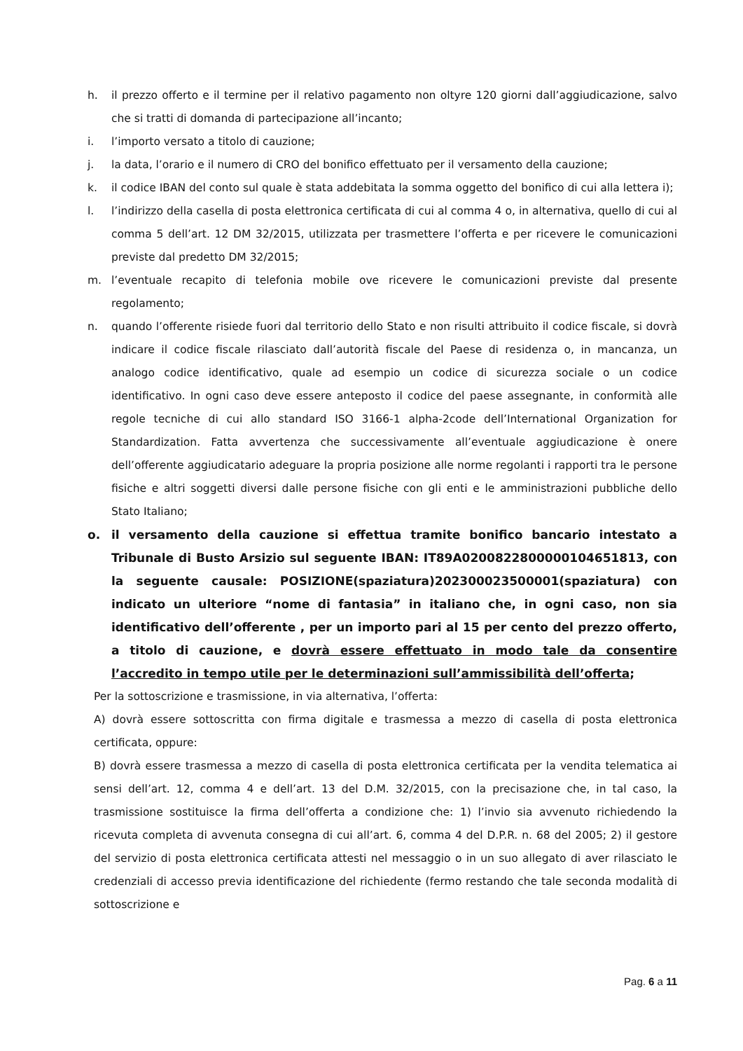h. il prezzo offerto e il termine per il relativo pagamento non oltyre 120 giorni dall’aggiudicazione, salvo che si tratti di domanda di partecipazione all’incanto;
i. l’importo versato a titolo di cauzione;
j. la data, l’orario e il numero di CRO del bonifico effettuato per il versamento della cauzione;
k. il codice IBAN del conto sul quale è stata addebitata la somma oggetto del bonifico di cui alla lettera i);
l. l’indirizzo della casella di posta elettronica certificata di cui al comma 4 o, in alternativa, quello di cui al comma 5 dell’art. 12 DM 32/2015, utilizzata per trasmettere l’offerta e per ricevere le comunicazioni previste dal predetto DM 32/2015;
m. l’eventuale recapito di telefonia mobile ove ricevere le comunicazioni previste dal presente regolamento;
n. quando l’offerente risiede fuori dal territorio dello Stato e non risulti attribuito il codice fiscale, si dovrà indicare il codice fiscale rilasciato dall’autorità fiscale del Paese di residenza o, in mancanza, un analogo codice identificativo, quale ad esempio un codice di sicurezza sociale o un codice identificativo. In ogni caso deve essere anteposto il codice del paese assegnante, in conformità alle regole tecniche di cui allo standard ISO 3166-1 alpha-2code dell’International Organization for Standardization. Fatta avvertenza che successivamente all’eventuale aggiudicazione è onere dell’offerente aggiudicatario adeguare la propria posizione alle norme regolanti i rapporti tra le persone fisiche e altri soggetti diversi dalle persone fisiche con gli enti e le amministrazioni pubbliche dello Stato Italiano;
o. il versamento della cauzione si effettua tramite bonifico bancario intestato a Tribunale di Busto Arsizio sul seguente IBAN: IT89A0200822800000104651813, con la seguente causale: POSIZIONE(spaziatura)202300023500001(spaziatura) con indicato un ulteriore “nome di fantasia” in italiano che, in ogni caso, non sia identificativo dell’offerente , per un importo pari al 15 per cento del prezzo offerto, a titolo di cauzione, e dovrà essere effettuato in modo tale da consentire l’accredito in tempo utile per le determinazioni sull’ammissibilità dell’offerta;
Per la sottoscrizione e trasmissione, in via alternativa, l’offerta:
A) dovrà essere sottoscritta con firma digitale e trasmessa a mezzo di casella di posta elettronica certificata, oppure:
B) dovrà essere trasmessa a mezzo di casella di posta elettronica certificata per la vendita telematica ai sensi dell’art. 12, comma 4 e dell’art. 13 del D.M. 32/2015, con la precisazione che, in tal caso, la trasmissione sostituisce la firma dell’offerta a condizione che: 1) l’invio sia avvenuto richiedendo la ricevuta completa di avvenuta consegna di cui all’art. 6, comma 4 del D.P.R. n. 68 del 2005; 2) il gestore del servizio di posta elettronica certificata attesti nel messaggio o in un suo allegato di aver rilasciato le credenziali di accesso previa identificazione del richiedente (fermo restando che tale seconda modalità di sottoscrizione e
Pag. 6 a 11